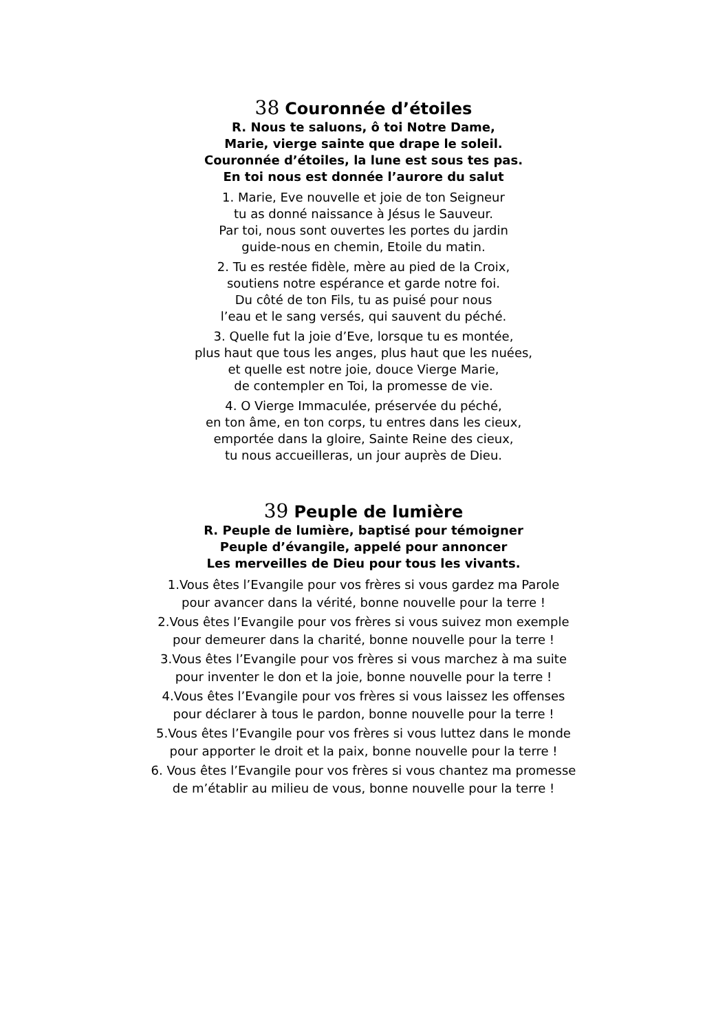38 Couronnée d’étoiles
R. Nous te saluons, ô toi Notre Dame,
Marie, vierge sainte que drape le soleil.
Couronnée d’étoiles, la lune est sous tes pas.
En toi nous est donnée l’aurore du salut
1. Marie, Eve nouvelle et joie de ton Seigneur
tu as donné naissance à Jésus le Sauveur.
Par toi, nous sont ouvertes les portes du jardin
guide-nous en chemin, Etoile du matin.
2. Tu es restée fidèle, mère au pied de la Croix,
soutiens notre espérance et garde notre foi.
Du côté de ton Fils, tu as puisé pour nous
l’eau et le sang versés, qui sauvent du péché.
3. Quelle fut la joie d’Eve, lorsque tu es montée,
plus haut que tous les anges, plus haut que les nuées,
et quelle est notre joie, douce Vierge Marie,
de contempler en Toi, la promesse de vie.
4. O Vierge Immaculée, préservée du péché,
en ton âme, en ton corps, tu entres dans les cieux,
emportée dans la gloire, Sainte Reine des cieux,
tu nous accueilleras, un jour auprès de Dieu.
39 Peuple de lumière
R. Peuple de lumière, baptisé pour témoigner
Peuple d’évangile, appelé pour annoncer
Les merveilles de Dieu pour tous les vivants.
1.Vous êtes l’Evangile pour vos frères si vous gardez ma Parole
pour avancer dans la vérité, bonne nouvelle pour la terre !
2.Vous êtes l’Evangile pour vos frères si vous suivez mon exemple
pour demeurer dans la charité, bonne nouvelle pour la terre !
3.Vous êtes l’Evangile pour vos frères si vous marchez à ma suite
pour inventer le don et la joie, bonne nouvelle pour la terre !
4.Vous êtes l’Evangile pour vos frères si vous laissez les offenses
pour déclarer à tous le pardon, bonne nouvelle pour la terre !
5.Vous êtes l’Evangile pour vos frères si vous luttez dans le monde
pour apporter le droit et la paix, bonne nouvelle pour la terre !
6. Vous êtes l’Evangile pour vos frères si vous chantez ma promesse
de m’établir au milieu de vous, bonne nouvelle pour la terre !